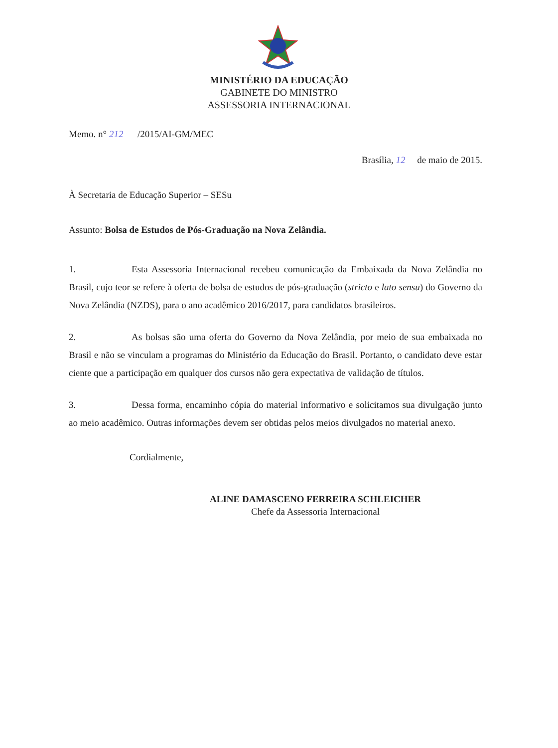MINISTÉRIO DA EDUCAÇÃO
GABINETE DO MINISTRO
ASSESSORIA INTERNACIONAL
Memo. n° 212 /2015/AI-GM/MEC
Brasília, 12 de maio de 2015.
À Secretaria de Educação Superior – SESu
Assunto: Bolsa de Estudos de Pós-Graduação na Nova Zelândia.
1. Esta Assessoria Internacional recebeu comunicação da Embaixada da Nova Zelândia no Brasil, cujo teor se refere à oferta de bolsa de estudos de pós-graduação (stricto e lato sensu) do Governo da Nova Zelândia (NZDS), para o ano acadêmico 2016/2017, para candidatos brasileiros.
2. As bolsas são uma oferta do Governo da Nova Zelândia, por meio de sua embaixada no Brasil e não se vinculam a programas do Ministério da Educação do Brasil. Portanto, o candidato deve estar ciente que a participação em qualquer dos cursos não gera expectativa de validação de títulos.
3. Dessa forma, encaminho cópia do material informativo e solicitamos sua divulgação junto ao meio acadêmico. Outras informações devem ser obtidas pelos meios divulgados no material anexo.
Cordialmente,
ALINE DAMASCENO FERREIRA SCHLEICHER
Chefe da Assessoria Internacional